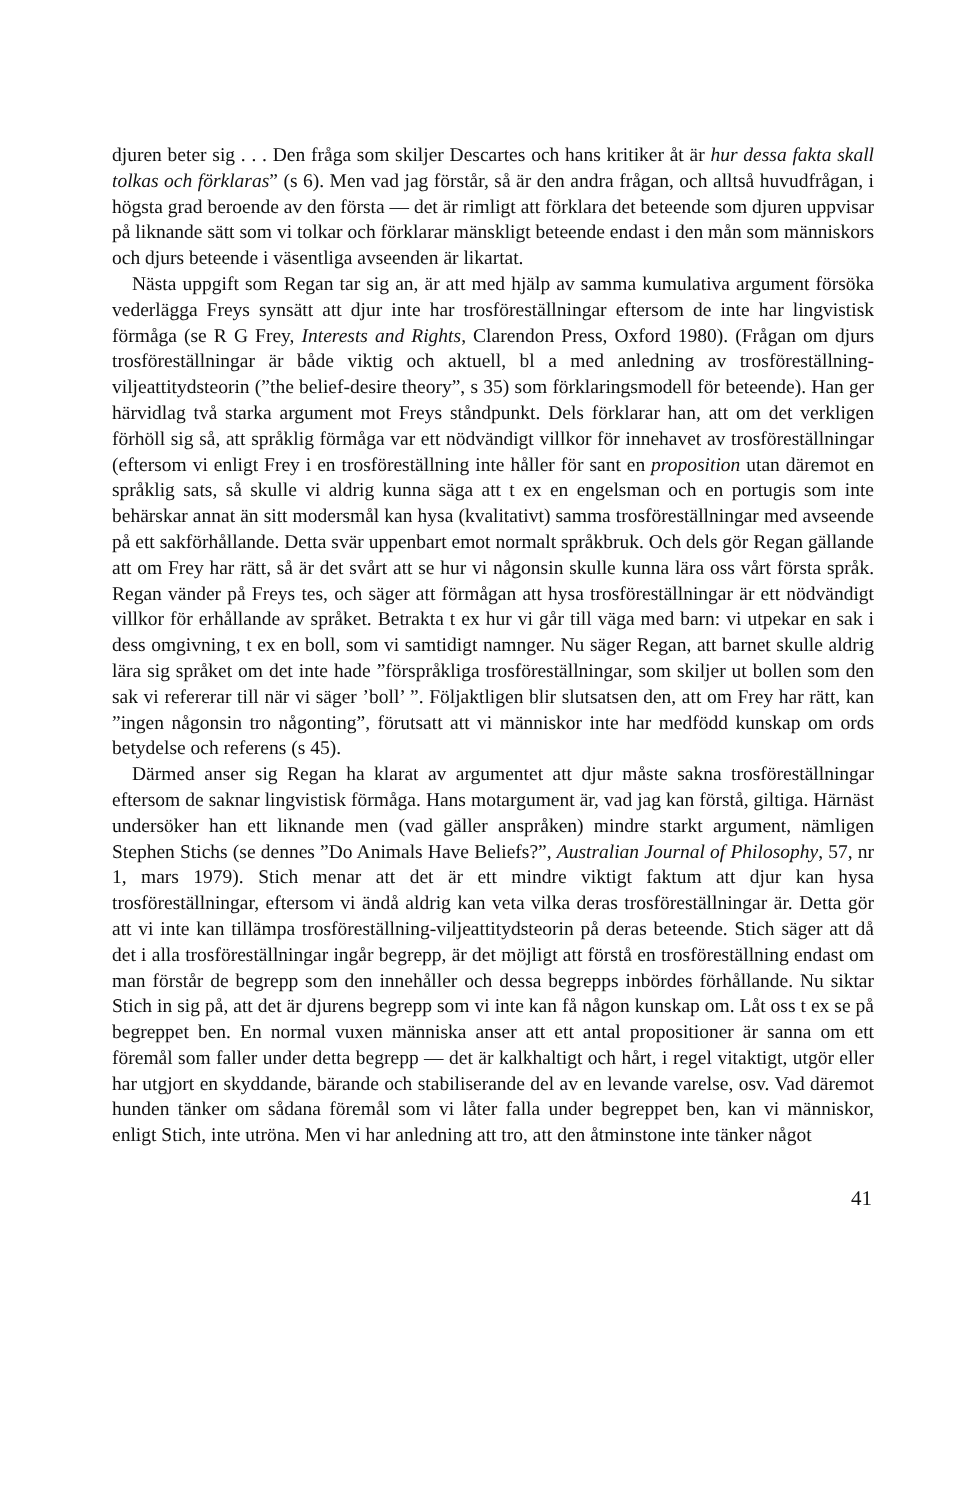djuren beter sig . . . Den fråga som skiljer Descartes och hans kritiker åt är hur dessa fakta skall tolkas och förklaras” (s 6). Men vad jag förstår, så är den andra frågan, och alltså huvudfrågan, i högsta grad beroende av den första — det är rimligt att förklara det beteende som djuren uppvisar på liknande sätt som vi tolkar och förklarar mänskligt beteende endast i den mån som människors och djurs beteende i väsentliga avseenden är likartat.
Nästa uppgift som Regan tar sig an, är att med hjälp av samma kumulativa argument försöka vederlägga Freys synsätt att djur inte har trosföreställningar eftersom de inte har lingvistisk förmåga (se R G Frey, Interests and Rights, Clarendon Press, Oxford 1980). (Frågan om djurs trosföreställningar är både viktig och aktuell, bl a med anledning av trosföreställning-viljeattitydsteorin (”the belief-desire theory”, s 35) som förklaringsmodell för beteende). Han ger härvidlag två starka argument mot Freys ståndpunkt. Dels förklarar han, att om det verkligen förhöll sig så, att språklig förmåga var ett nödvändigt villkor för innehavet av trosföreställningar (eftersom vi enligt Frey i en trosföreställning inte håller för sant en proposition utan däremot en språklig sats, så skulle vi aldrig kunna säga att t ex en engelsman och en portugis som inte behärskar annat än sitt modersmål kan hysa (kvalitativt) samma trosföreställningar med avseende på ett sakförhållande. Detta svär uppenbart emot normalt språkbruk. Och dels gör Regan gällande att om Frey har rätt, så är det svårt att se hur vi någonsin skulle kunna lära oss vårt första språk. Regan vänder på Freys tes, och säger att förmågan att hysa trosföreställningar är ett nödvändigt villkor för erhållande av språket. Betrakta t ex hur vi går till väga med barn: vi utpekar en sak i dess omgivning, t ex en boll, som vi samtidigt namnger. Nu säger Regan, att barnet skulle aldrig lära sig språket om det inte hade ”förspråkliga trosföreställningar, som skiljer ut bollen som den sak vi refererar till när vi säger ’boll’ ”. Följaktligen blir slutsatsen den, att om Frey har rätt, kan ”ingen någonsin tro någonting”, förutsatt att vi människor inte har medfödd kunskap om ords betydelse och referens (s 45).
Därmed anser sig Regan ha klarat av argumentet att djur måste sakna trosföreställningar eftersom de saknar lingvistisk förmåga. Hans motargument är, vad jag kan förstå, giltiga. Härnäst undersöker han ett liknande men (vad gäller anspråken) mindre starkt argument, nämligen Stephen Stichs (se dennes ”Do Animals Have Beliefs?”, Australian Journal of Philosophy, 57, nr 1, mars 1979). Stich menar att det är ett mindre viktigt faktum att djur kan hysa trosföreställningar, eftersom vi ändå aldrig kan veta vilka deras trosföreställningar är. Detta gör att vi inte kan tillämpa trosföreställning-viljeattitydsteorin på deras beteende. Stich säger att då det i alla trosföreställningar ingår begrepp, är det möjligt att förstå en trosföreställning endast om man förstår de begrepp som den innehåller och dessa begrepps inbördes förhållande. Nu siktar Stich in sig på, att det är djurens begrepp som vi inte kan få någon kunskap om. Låt oss t ex se på begreppet ben. En normal vuxen människa anser att ett antal propositioner är sanna om ett föremål som faller under detta begrepp — det är kalkhaltigt och hårt, i regel vitaktigt, utgör eller har utgjort en skyddande, bärande och stabiliserande del av en levande varelse, osv. Vad däremot hunden tänker om sådana föremål som vi låter falla under begreppet ben, kan vi människor, enligt Stich, inte utröna. Men vi har anledning att tro, att den åtminstone inte tänker något
41